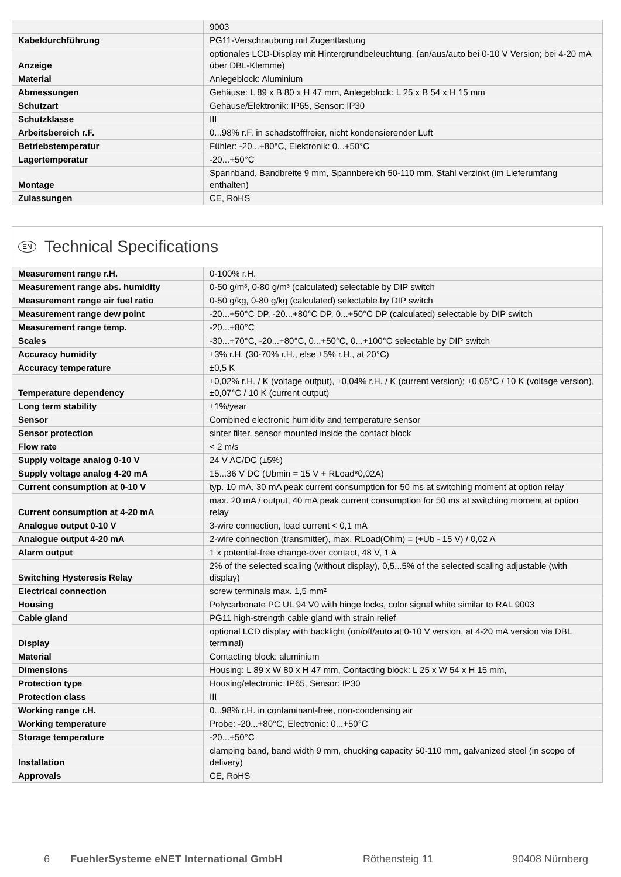| | 9003 |
| Kabeldurchführung | PG11-Verschraubung mit Zugentlastung |
| Anzeige | optionales LCD-Display mit Hintergrundbeleuchtung. (an/aus/auto bei 0-10 V Version; bei 4-20 mA über DBL-Klemme) |
| Material | Anlegeblock: Aluminium |
| Abmessungen | Gehäuse: L 89 x B 80 x H 47 mm, Anlegeblock: L 25 x B 54 x H 15 mm |
| Schutzart | Gehäuse/Elektronik: IP65, Sensor: IP30 |
| Schutzklasse | III |
| Arbeitsbereich r.F. | 0...98% r.F. in schadstofffreier, nicht kondensierender Luft |
| Betriebstemperatur | Fühler: -20...+80°C, Elektronik: 0...+50°C |
| Lagertemperatur | -20...+50°C |
| Montage | Spannband, Bandbreite 9 mm, Spannbereich 50-110 mm, Stahl verzinkt (im Lieferumfang enthalten) |
| Zulassungen | CE, RoHS |
EN Technical Specifications
| Measurement range r.H. | 0-100% r.H. |
| Measurement range abs. humidity | 0-50 g/m³, 0-80 g/m³ (calculated) selectable by DIP switch |
| Measurement range air fuel ratio | 0-50 g/kg, 0-80 g/kg (calculated) selectable by DIP switch |
| Measurement range dew point | -20...+50°C DP, -20...+80°C DP, 0...+50°C DP (calculated) selectable by DIP switch |
| Measurement range temp. | -20...+80°C |
| Scales | -30...+70°C, -20...+80°C, 0...+50°C, 0...+100°C selectable by DIP switch |
| Accuracy humidity | ±3% r.H. (30-70% r.H., else ±5% r.H., at 20°C) |
| Accuracy temperature | ±0,5 K |
| Temperature dependency | ±0,02% r.H. / K (voltage output), ±0,04% r.H. / K (current version); ±0,05°C / 10 K (voltage version), ±0,07°C / 10 K (current output) |
| Long term stability | ±1%/year |
| Sensor | Combined electronic humidity and temperature sensor |
| Sensor protection | sinter filter, sensor mounted inside the contact block |
| Flow rate | < 2 m/s |
| Supply voltage analog 0-10 V | 24 V AC/DC (±5%) |
| Supply voltage analog 4-20 mA | 15...36 V DC (Ubmin = 15 V + RLoad*0,02A) |
| Current consumption at 0-10 V | typ. 10 mA, 30 mA peak current consumption for 50 ms at switching moment at option relay |
| Current consumption at 4-20 mA | max. 20 mA / output, 40 mA peak current consumption for 50 ms at switching moment at option relay |
| Analogue output 0-10 V | 3-wire connection, load current < 0,1 mA |
| Analogue output 4-20 mA | 2-wire connection (transmitter), max. RLoad(Ohm) = (+Ub - 15 V) / 0,02 A |
| Alarm output | 1 x potential-free change-over contact, 48 V, 1 A |
| Switching Hysteresis Relay | 2% of the selected scaling (without display), 0,5...5% of the selected scaling adjustable (with display) |
| Electrical connection | screw terminals max. 1,5 mm² |
| Housing | Polycarbonate PC UL 94 V0 with hinge locks, color signal white similar to RAL 9003 |
| Cable gland | PG11 high-strength cable gland with strain relief |
| Display | optional LCD display with backlight (on/off/auto at 0-10 V version, at 4-20 mA version via DBL terminal) |
| Material | Contacting block: aluminium |
| Dimensions | Housing: L 89 x W 80 x H 47 mm, Contacting block: L 25 x W 54 x H 15 mm, |
| Protection type | Housing/electronic: IP65, Sensor: IP30 |
| Protection class | III |
| Working range r.H. | 0...98% r.H. in contaminant-free, non-condensing air |
| Working temperature | Probe: -20...+80°C, Electronic: 0...+50°C |
| Storage temperature | -20...+50°C |
| Installation | clamping band, band width 9 mm, chucking capacity 50-110 mm, galvanized steel (in scope of delivery) |
| Approvals | CE, RoHS |
6 FuehlerSysteme eNET International GmbH Röthensteig 11 90408 Nürnberg